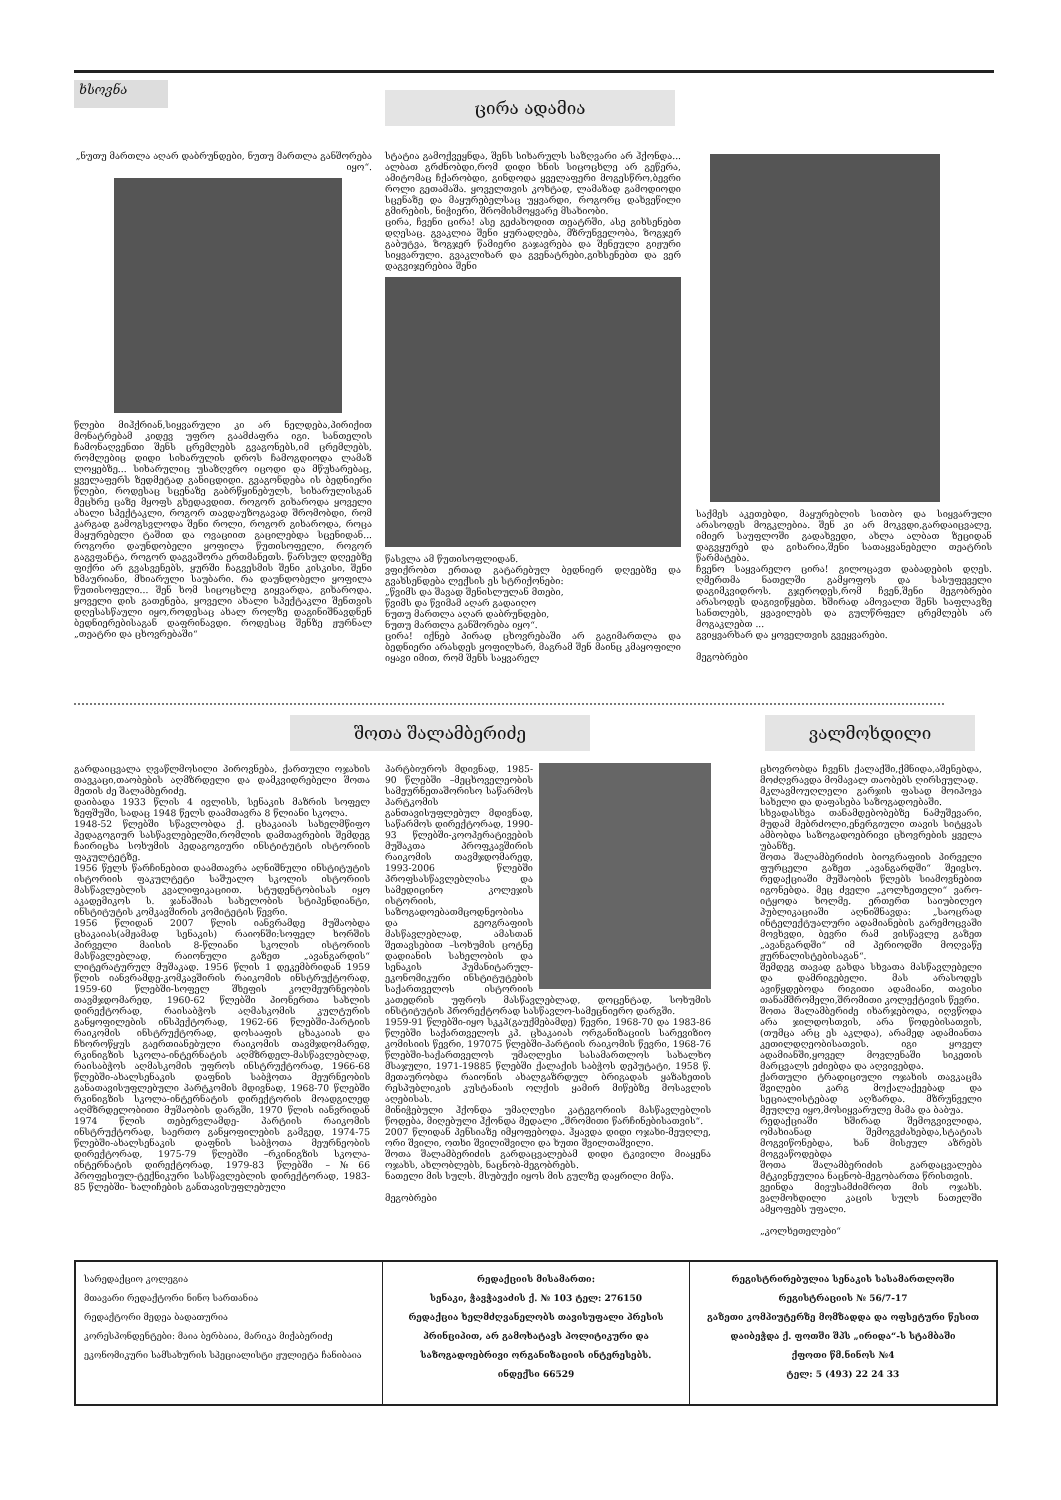ხსოვნა
ცირა ადამია
„ნუთუ მართლა აღარ დაბრუნდები, ნუთუ მართლა განშორება იყო“.
წლები მიჰქრიან,სიყვარული კი არ ნელდება,პირიქით მონატრებამ კიდევ უფრო გაამძაფრა იგი. სანთელის ჩამონაღვენთი შენს ცრემლებს გვაგონებს,იმ ცრემლებს, რომლებიც დიდი სიხარულის დროს ჩამოგდიოდა ლამაზ ლოყებზე... სიხარულიც უსაზღვრო იცოდი და მწუხარებაც, ყველაფერს ზედმეტად განიცდიდი. გვაგონდება ის ბედნიერი წლები, როდესაც სცენაზე გაბრწყინებულს, სიხარულისგან მეცხრე ცაზე მყოფს გხედავდით. როგორ გიხაროდა ყოველი ახალი სპექტაკლი, როგორ თავდაუზოგავად შრომობდი, რომ კარგად გამოგსვლოდა შენი როლი, როგორ გიხაროდა, როცა მაყურებელი ტაშით და ოვაციით გაცილებდა სცენიდან... როგორი დაუნდობელი ყოფილა წუთისოფელი, როგორ გაგვფანტა, როგორ დაგვაშორა ერთმანეთს. წარსულ დღეებზე ფიქრი არ გვასვენებს, ყურში ჩაგვესმის შენი კისკისი, შენი ხმაურიანი, მხიარული საუბარი. რა დაუნდობელი ყოფილა წუთისოფელი... შენ ხომ სიცოცხლე გიყვარდა, გიხაროდა. ყოველი დის გათენება, ყოველი ახალი სპექტაკლი შენთვის დღესასწაული იყო,როდესაც ახალ როლზე დაგინიშნავდნენ ბედნიერებისაგან დაფრინავდი. როდესაც შენზე ჟურნალ „თეატრი და ცხოვრებაში“
სტატია გამოქვეყნდა, შენს სიხარულს საზღვარი არ ჰქონდა... ალბათ გრძნობდი,რომ დიდი ხნის სიცოცხლე არ გეწერა, ამიტომაც ჩქარობდი, გინდოდა ყველაფერი მოგესწრო,ბევრი როლი გეთამაშა. ყოველთვის კოხტად, ლამაზად გამოდიოდი სცენაზე და მაყურებელსაც უყვარდი, როგორც დახვეწილი გმირების, ნიჭიერი, შრომისმოყვარე მსახიობი.
ცირა, ჩვენი ცირა! ასე გეძახოდით თეატრში, ასე გიხსენებთ დღესაც. გვაკლია შენი ყურადღება, მზრუნველობა, ზოგჯერ გაბუტვა, ზოგჯერ წამიერი გაჯავრება და შენეული გიჟური სიყვარული. გვაკლიხარ და გვენატრები,გიხსენებთ და ვერ დაგვიჯერებია შენი
წასვლა ამ წუთისოფლიდან.
ვფიქრობთ ერთად გატარებულ ბედნიერ დღეებზე და გვახსენდება ლექსის ეს სტრიქონები:
„წვიმს და შავად შენისლულან მთები,
წვიმს და წვიმამ აღარ გადაიღო
ნუთუ მართლა აღარ დაბრუნდები,
ნუთუ მართლა განშორება იყო“.
ცირა! იქნებ პირად ცხოვრებაში არ გაგიმართლა და ბედნიერი არასდეს ყოფილხარ, მაგრამ შენ მაინც კმაყოფილი იყავი იმით, რომ შენს საყვარელ
საქმეს აკეთებდი, მაყურებლის სითბო და სიყვარული არასოდეს მოგკლებია. შენ კი არ მოკვდი,გარდაიცვალე, იმიერ საუფლოში გადახვედი, ახლა ალბათ ზეციდან დაგვყურებ და გიხარია,შენი სათაყვანებელი თეატრის წარმატება.
ჩვენო საყვარელო ცირა! გილოცავთ დაბადების დღეს. ღმერთმა ნათელში გამყოფოს და სასუფეველი დაგიმკვიდროს. გჯეროდეს,რომ ჩვენ,შენი მეგობრები არასოდეს დაგივიწყებთ. ხშირად ამოვალთ შენს საფლავზე სანთლებს, ყვავილებს და გულწრფელ ცრემლებს არ მოგაკლებთ ...
გვიყვარხარ და ყოველთვის გვეყვარები.
მეგობრები
შოთა შალამბერიძე ვალმოხდილი
გარდაიცვალა ღვაწლმოსილი პიროვნება, ქართული ოჯახის თავკაცი,თაობების აღმზრდელი და დამკვიდრებელი შოთა მეთის ძე შალამბერიძე.
დაიბადა 1933 წლის 4 ივლისს, სენაკის მაზრის სოფელ ზეფშუში, სადაც 1948 წელს დაამთავრა 8 წლიანი სკოლა.
1948-52 წლებში სწავლობდა ქ. ცხაკაიას სახელმწიფო პედაგოგიურ სასწავლებელში,რომლის დამთავრების შემდეგ ჩაირიცხა სოხუმის პედაგოგიური ინსტიტუტის ისტორიის ფაკულტეტზე.
1956 წელს წარჩინებით დაამთავრა აღნიშნული ინსტიტუტის ისტორიის ფაკულტეტი საშუალო სკოლის ისტორიის მასწავლებლის კვალიფიკაციით. სტუდენტობისას იყო აკადემიკოს ს. ჯანაშიას სახელობის სტიპენდიანტი, ინსტიტუტის კომკავშირის კომიტეტის წევრი.
1956 წლიდან 2007 წლის იანვრამდე მუშაობდა ცხაკაიას(ამჟამად სენაკის) რაიონში:სოფელ ხორშის პირველი მაისის 8-წლიანი სკოლის ისტორიის მასწავლებლად, რაიონული გაზეთ „ავანგარდის“ ლიტერატურულ მუშაკად. 1956 წლის 1 დეკემბრიდან 1959 წლის იანვრამდე-კომკავშირის რაიკომის ინსტრუქტორად, 1959-60 წლებში-სოფელ შხეფის კოლმეურნეობის თავმჯდომარედ, 1960-62 წლებში პიონერთა სახლის დირექტორად, რაისაბჭოს აღმასკომის კულტურის განყოფილების ინსპექტორად, 1962-66 წლებში-პარტიის რაიკომის ინსტრუქტორად, დოსააფის ცხაკაიას და ჩხოროწყუს გაერთიანებული რაიკომის თავმჯდომარედ, რკინიგზის სკოლა-ინტერნატის აღმზრდელ-მასწავლებლად, რაისაბჭოს აღმასკომის უფროს ინსტრუქტორად, 1966-68 წლებში-ახალსენაკის დაფნის საბჭოთა მეურნეობის განათავისუფლებული პარტკომის მდივნად, 1968-70 წლებში რკინიგზის სკოლა-ინტერნატის დირექტორის მოადგილედ აღმზრდელობითი მუშაობის დარგში, 1970 წლის იანვრიდან 1974 წლის თებერვლამდე- პარტიის რაიკომის ინსტრუქტორად, საერთო განყოფილების გამგედ, 1974-75 წლებში-ახალსენაკის დაფნის საბჭოთა მეურნეობის დირექტორად, 1975-79 წლებში –რკინიგზის სკოლა-ინტერნატის დირექტორად, 1979-83 წლებში –№66 პროფესიულ-ტექნიკური სასწავლებლის დირექტორად, 1983-85 წლებში- ხალიჩების განთავისუფლებული
პარტბიუროს მდივნად, 1985-90 წლებში –მეცხოველეობის სამეურნეთაშორისო საწარმოს პარტკომის განთავისუფლებულ მდივნად, საწარმოს დირექტორად, 1990-93 წლებში-კოოპერატივების მუშაკთა პროფკავშირის რაიკომის თავმჯდომარედ, 1993-2006 წლებში პროფსასწავლებლისა და სამედიცინო კოლეჯის ისტორიის, საზოგადოებათმცოდნეობისა და გეოგრაფიის მასწავლებლად, ამასთან შეთავსებით –სოხუმის ცოტნე დადიანის სახელობის და სენაკის ჰუმანიტარულ-ეკონომიკური ინსტიტუტების საქართველოს ისტორიის კათედრის უფროს მასწავლებლად, დოცენტად, სოხუმის ინსტიტუტის პრორექტორად სასწავლო-სამეცნიერო დარგში.
1959-91 წლებში-იყო სკკპ(გაუქმებამდე) წევრი, 1968-70 და 1983-86 წლებში საქართველოს კპ. ცხაკაიას ორგანიზაციის სარევიზიო კომისიის წევრი, 197075 წლებში-პარტიის რაიკომის წევრი, 1968-76 წლებში-საქართველოს უმაღლესი სასამართლოს სახალხო მსაჯული, 1971-19885 წლებში ქალაქის საბჭოს დეპუტატი, 1958 წ. მეთაურობდა რაიონის ახალგაზრდულ ბრიგადას ყაზახეთის რესპუბლიკის კუსტანაის ოლქის ყამირ მიწებზე მოსავლის აღებისას.
მინიჭებული ჰქონდა უმაღლესი კატეგორიის მასწავლებლის წოდება, მიღებული ჰქონდა მედალი „შრომითი წარჩინებისათვის“.
2007 წლიდან პენსიაზე იმყოფებოდა. ჰყავდა დიდი ოჯახი-მეუღლე, ორი შვილი, ოთხი შვილიშვილი და ხუთი შვილთაშვილი.
შოთა შალამბერიძის გარდაცვალებამ დიდი ტკივილი მიაყენა ოჯახს, ახლობლებს, ნაცნობ-მეგობრებს.
ნათელი მის სულს. მსუბუქი იყოს მის გულზე დაყრილი მიწა.
მეგობრები
ცხოვრობდა ჩვენს ქალაქში,ქმნიდა,აშენებდა, მოძღვრავდა მომავალ თაობებს ღირსეულად.
მკლავმოუღლელი გარჯის ფასად მოიპოვა სახელი და დაფასება საზოგადოებაში.
სხვადასხვა თანამდებობებზე ნამუშევარი, მუდამ მებრძოლი,ენერგიული თავის სიტყვას ამბობდა საზოგადოებრივი ცხოვრების ყველა უბანზე.
შოთა შალამბერიძის ბიოგრაფიის პირველი ფურცელი გაზეთ „ავანგარდში“ შეივსო. რედაქციაში მუშაობის წლებს სიამოვნებით იგონებდა. მეც ძველი „კოლხეთელი“ ვარო-იტყოდა ხოლმე. ერთერთ საიუბილეო პუბლიკაციაში აღნიშნავდა: „საოცრად ინტელექტუალური ადამიანების გარემოცვაში მოვხვდი, ბევრი რამ ვისწავლე გაზეთ „ავანგარდში“ იმ პერიოდში მოღვაწე ჟურნალისტებისაგან“.
შემდეგ თავად გახდა სხვათა მასწავლებელი და დამრიგებელი. მას არასოდეს ავიწყდებოდა რიგითი ადამიანი, თავისი თანამშრომელი,შრომითი კოლექტივის წევრი.
შოთა შალამბერიძე იხარჯებოდა, იღვწოდა არა ჯილდოსთვის, არა წოდებისათვის, (თუმცა არც ეს აკლდა), არამედ ადამიანთა კეთილდღეობისათვის. იგი ყოველ ადამიანში,ყოველ მოვლენაში სიკეთის მარცვალს ეძიებდა და აღვივებდა.
ქართული ტრადიციული ოჯახის თავკაცმა შვილები კარგ მოქალაქეებად და სეციალისტებად აღზარდა. მზრუნველი მეუღლე იყო,მოსიყვარულე მამა და ბაბუა.
რედაქციაში ხშირად შემოგვივლიდა, ომახიანად შემოგვძახებდა,სტატიას მოგვიწონებდა, ხან მისეულ აზრებს მოგვაწოდებდა
შოთა შალამბერიძის გარდაცვალება მტკივნეულია ნაცნობ-მეგობართა წრისთვის.
ვეინდა მივუსამძიმროთ მის ოჯახს. ვალმოხდილი კაცის სულს ნათელში ამყოფებს უფალი.
„კოლხეთელები“
სარედაქციო კოლეგია
მთავარი რედაქტორი ნინო სართანია
რედაქტორი მედეა ბადათურია
კორესპონდენტები: მაია ბერბაია, მარიკა მიქაბერიძე
ეკონომიკური სამსახურის სპეციალისტი ჟულიეტა ჩანიბაია
რედაქციის მისამართი:
სენაკი, ჭავჭავაძის ქ. № 103 ტელ: 276150
რედაქცია ხელმძღვანელობს თავისუფალი პრესის პრინციპით, არ გამოხატავს პოლიტიკური და საზოგადოებრივი ორგანიზაციის ინტერესებს.
ინდექსი 66529
რეგისტრირებულია სენაკის სასამართლოში
რეგისტრაციის № 56/7-17
გაზეთი კომპიუტერზე მომზადდა და ოფსეტური წესით დაიბეჭდა ქ. ფოთში შპს „ირიდა“-ს სტამბაში
ქფოთი წმ.ნინოს №4
ტელ: 5 (493) 22 24 33